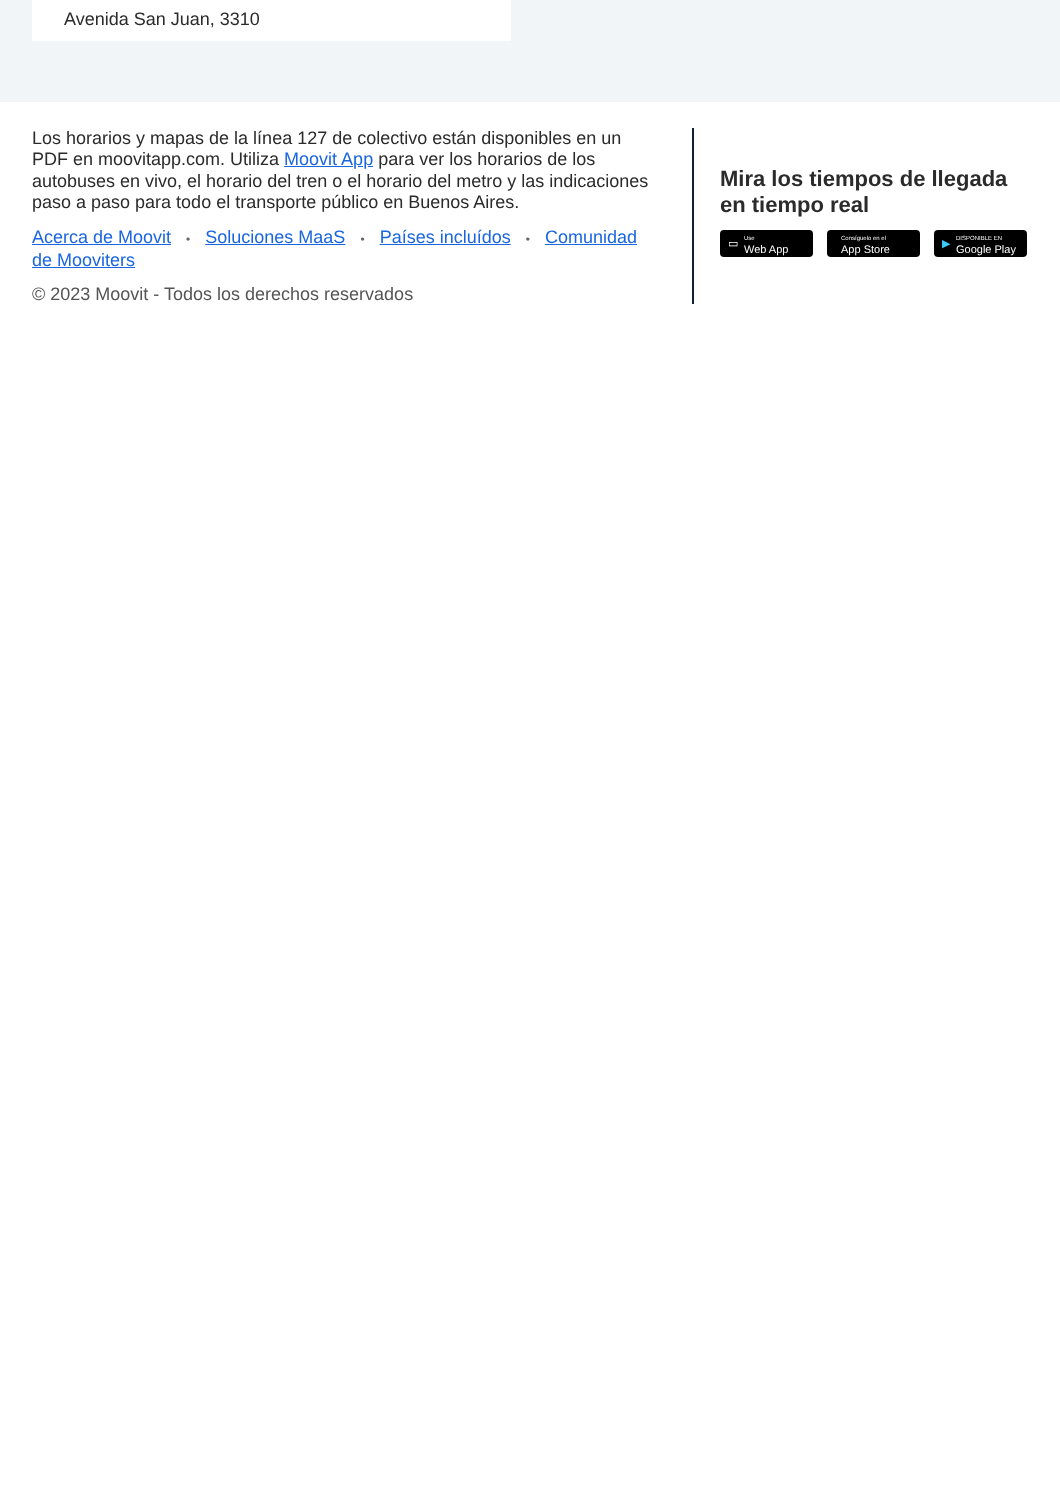Avenida San Juan, 3310
Los horarios y mapas de la línea 127 de colectivo están disponibles en un PDF en moovitapp.com. Utiliza Moovit App para ver los horarios de los autobuses en vivo, el horario del tren o el horario del metro y las indicaciones paso a paso para todo el transporte público en Buenos Aires.
Acerca de Moovit • Soluciones MaaS • Países incluídos • Comunidad de Mooviters
© 2023 Moovit - Todos los derechos reservados
Mira los tiempos de llegada en tiempo real
▭ Use
Web App
Consíguelo en el
App Store
▶ DISPONIBLE EN
Google Play